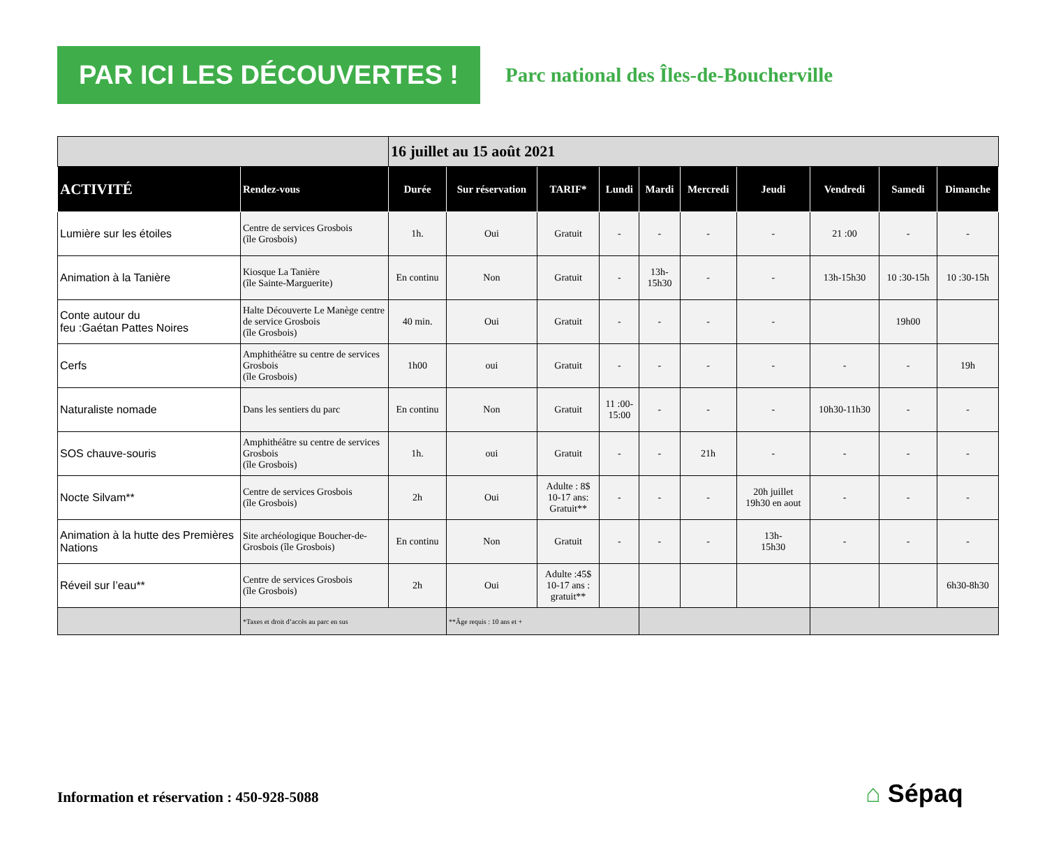PAR ICI LES DÉCOUVERTES !
Parc national des Îles-de-Boucherville
| | | 16 juillet au 15 août 2021 | | | | | | | | | |
| ACTIVITÉ | Rendez-vous | Durée | Sur réservation | TARIF* | Lundi | Mardi | Mercredi | Jeudi | Vendredi | Samedi | Dimanche |
| Lumière sur les étoiles | Centre de services Grosbois (île Grosbois) | 1h. | Oui | Gratuit | - | - | - | - | 21 :00 | - | - |
| Animation à la Tanière | Kiosque La Tanière (île Sainte-Marguerite) | En continu | Non | Gratuit | - | 13h- 15h30 | - | - | 13h-15h30 | 10 :30-15h | 10 :30-15h |
| Conte autour du feu :Gaétan Pattes Noires | Halte Découverte Le Manège centre de service Grosbois (île Grosbois) | 40 min. | Oui | Gratuit | - | - | - | - | | 19h00 | |
| Cerfs | Amphithéâtre su centre de services Grosbois (île Grosbois) | 1h00 | oui | Gratuit | - | - | - | - | - | - | 19h |
| Naturaliste nomade | Dans les sentiers du parc | En continu | Non | Gratuit | 11 :00- 15:00 | - | - | - | 10h30-11h30 | - | - |
| SOS chauve-souris | Amphithéâtre su centre de services Grosbois (île Grosbois) | 1h. | oui | Gratuit | - | - | 21h | - | - | - | - |
| Nocte Silvam** | Centre de services Grosbois (île Grosbois) | 2h | Oui | Adulte : 8$ 10-17 ans: Gratuit** | - | - | - | 20h juillet 19h30 en aout | - | - | - |
| Animation à la hutte des Premières Nations | Site archéologique Boucher-de-Grosbois (île Grosbois) | En continu | Non | Gratuit | - | - | - | 13h- 15h30 | - | - | - |
| Réveil sur l’eau** | Centre de services Grosbois (île Grosbois) | 2h | Oui | Adulte :45$ 10-17 ans : gratuit** | | | | | | | 6h30-8h30 |
| | *Taxes et droit d’accès au parc en sus | | **Âge requis : 10 ans et + | | | | | | | | |
Information et réservation : 450-928-5088
⌂ Sépaq